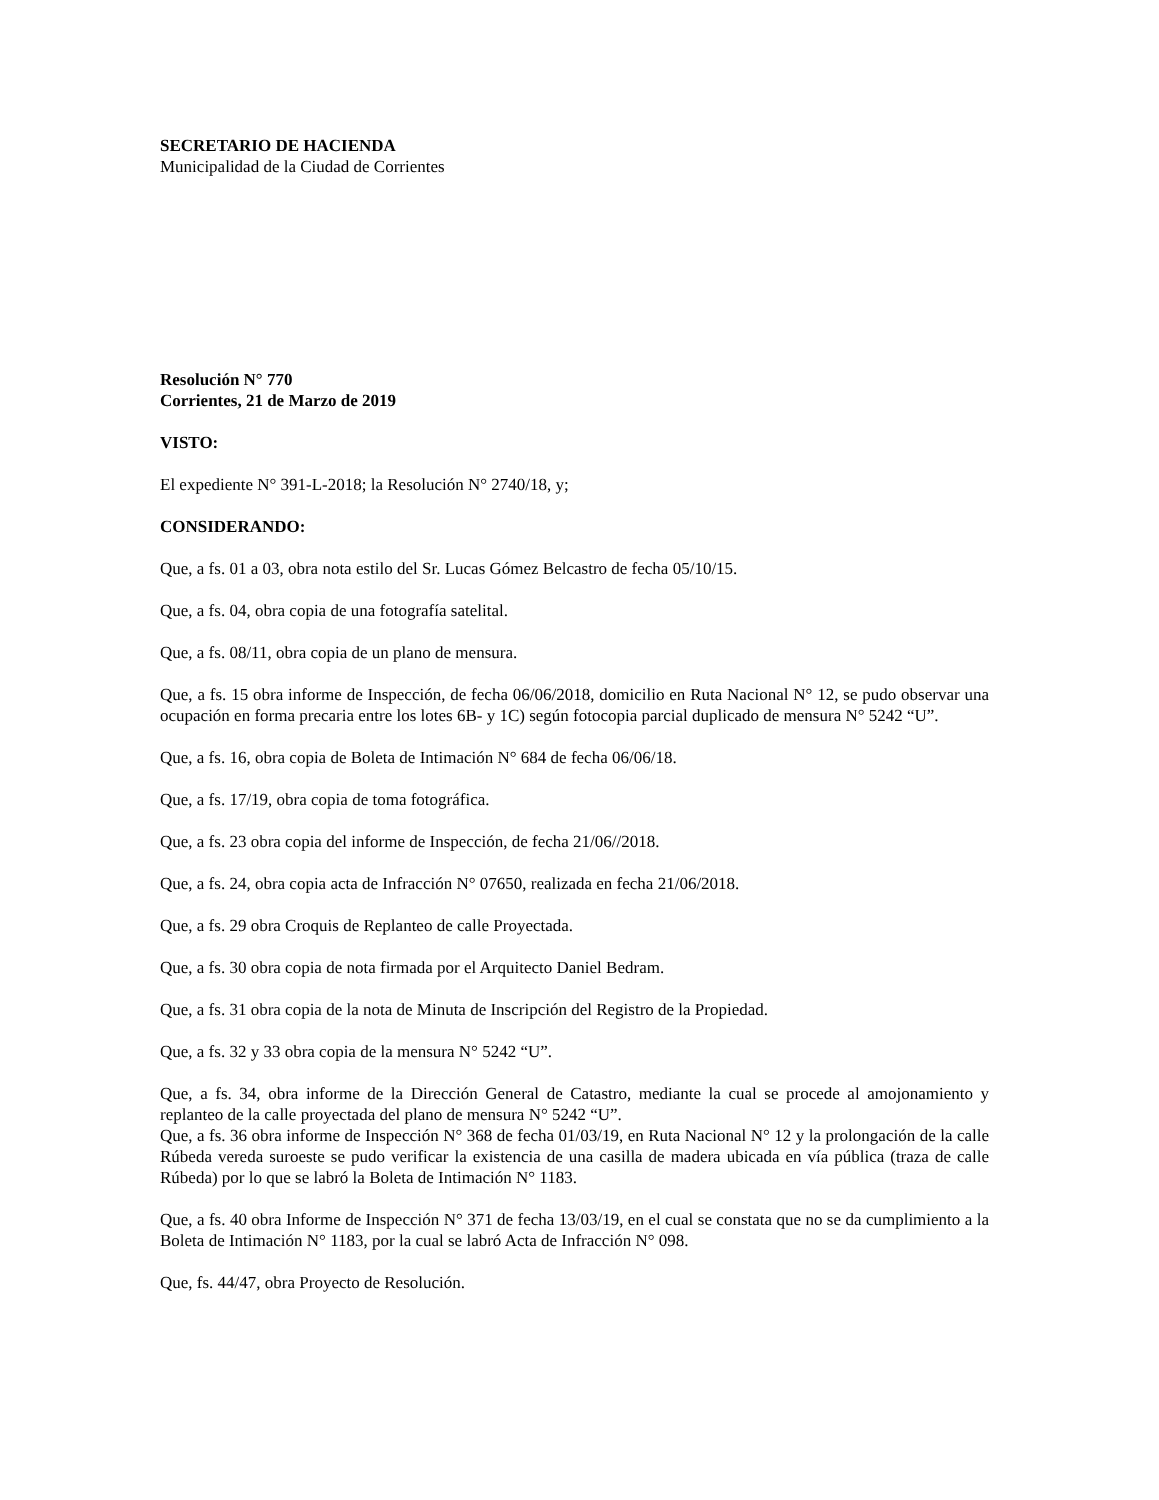SECRETARIO DE HACIENDA
Municipalidad de la Ciudad de Corrientes
Resolución N° 770
Corrientes, 21 de Marzo de 2019
VISTO:
El expediente N° 391-L-2018; la Resolución N° 2740/18, y;
CONSIDERANDO:
Que, a fs. 01 a 03, obra nota estilo del Sr. Lucas Gómez Belcastro de fecha 05/10/15.
Que, a fs. 04, obra copia de una fotografía satelital.
Que, a fs. 08/11, obra copia de un plano de mensura.
Que, a fs. 15 obra informe de Inspección, de fecha 06/06/2018, domicilio en Ruta Nacional N° 12, se pudo observar una ocupación en forma precaria entre los lotes 6B- y 1C) según fotocopia parcial duplicado de mensura N° 5242 “U”.
Que, a fs. 16, obra copia de Boleta de Intimación N° 684 de fecha 06/06/18.
Que, a fs. 17/19, obra copia de toma fotográfica.
Que, a fs. 23 obra copia del informe de Inspección, de fecha 21/06//2018.
Que, a fs. 24, obra copia acta de Infracción N° 07650, realizada en fecha 21/06/2018.
Que, a fs. 29 obra Croquis de Replanteo de calle Proyectada.
Que, a fs. 30 obra copia de nota firmada por el Arquitecto Daniel Bedram.
Que, a fs. 31 obra copia de la nota de Minuta de Inscripción del Registro de la Propiedad.
Que, a fs. 32 y 33 obra copia de la mensura N° 5242 “U”.
Que, a fs. 34, obra informe de la Dirección General de Catastro, mediante la cual se procede al amojonamiento y replanteo de la calle proyectada del plano de mensura N° 5242 “U”.
Que, a fs. 36 obra informe de Inspección N° 368 de fecha 01/03/19, en Ruta Nacional N° 12 y la prolongación de la calle Rúbeda vereda suroeste se pudo verificar la existencia de una casilla de madera ubicada en vía pública (traza de calle Rúbeda) por lo que se labró la Boleta de Intimación N° 1183.
Que, a fs. 40 obra Informe de Inspección N° 371 de fecha 13/03/19, en el cual se constata que no se da cumplimiento a la Boleta de Intimación N° 1183, por la cual se labró Acta de Infracción N° 098.
Que, fs. 44/47, obra Proyecto de Resolución.